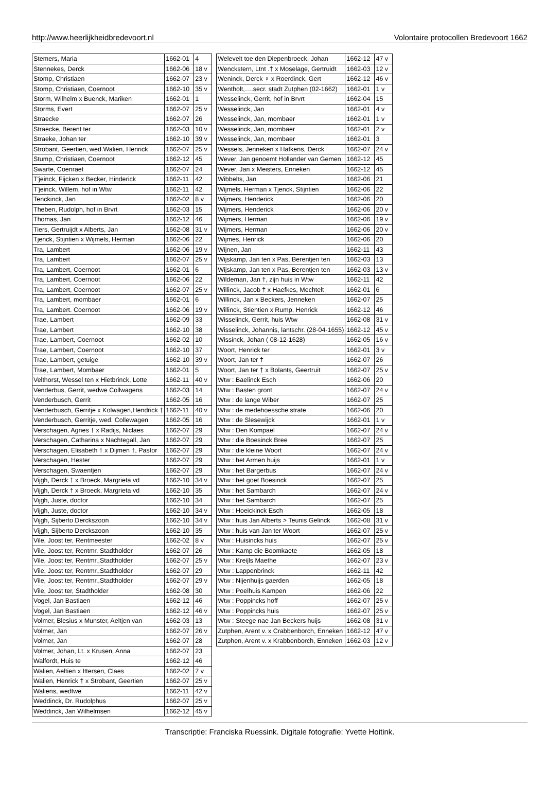http://www.heerlijkheidbredevoort.nl Volontaire protocollen Bredevoort 1662
| Stemers, Maria | 1662-01 | 4 |
| Stennekes, Derck | 1662-06 | 18 v |
| Stomp, Christiaen | 1662-07 | 23 v |
| Stomp, Christiaen, Coernoot | 1662-10 | 35 v |
| Storm, Wilhelm x Buenck, Mariken | 1662-01 | 1 |
| Storms, Evert | 1662-07 | 25 v |
| Straecke | 1662-07 | 26 |
| Straecke, Berent ter | 1662-03 | 10 v |
| Straeke, Johan ter | 1662-10 | 39 v |
| Strobant, Geertien, wed.Walien, Henrick | 1662-07 | 25 v |
| Stump, Christiaen, Coernoot | 1662-12 | 45 |
| Swarte, Coenraet | 1662-07 | 24 |
| T'jeinck, Fijcken x Becker, Hinderick | 1662-11 | 42 |
| T'jeinck, Willem, hof in Wtw | 1662-11 | 42 |
| Tenckinck, Jan | 1662-02 | 8 v |
| Theben, Rudolph, hof in Brvrt | 1662-03 | 15 |
| Thomas, Jan | 1662-12 | 46 |
| Tiers, Gertruijdt x Alberts, Jan | 1662-08 | 31 v |
| Tjenck, Stijntien x Wijmels, Herman | 1662-06 | 22 |
| Tra, Lambert | 1662-06 | 19 v |
| Tra, Lambert | 1662-07 | 25 v |
| Tra, Lambert, Coernoot | 1662-01 | 6 |
| Tra, Lambert, Coernoot | 1662-06 | 22 |
| Tra, Lambert, Coernoot | 1662-07 | 25 v |
| Tra, Lambert, mombaer | 1662-01 | 6 |
| Tra, Lambert. Coernoot | 1662-06 | 19 v |
| Trae, Lambert | 1662-09 | 33 |
| Trae, Lambert | 1662-10 | 38 |
| Trae, Lambert, Coernoot | 1662-02 | 10 |
| Trae, Lambert, Coernoot | 1662-10 | 37 |
| Trae, Lambert, getuige | 1662-10 | 39 v |
| Trae, Lambert, Mombaer | 1662-01 | 5 |
| Velthorst, Wessel ten x Hietbrinck, Lotte | 1662-11 | 40 v |
| Venderbus, Gerrit, wedwe Collwagens | 1662-03 | 14 |
| Venderbusch, Gerrit | 1662-05 | 16 |
| Venderbusch, Gerritje x Kolwagen,Hendrick † | 1662-11 | 40 v |
| Venderbusch, Gerritje, wed. Collewagen | 1662-05 | 16 |
| Verschagen, Agnes † x Radijs, Niclaes | 1662-07 | 29 |
| Verschagen, Catharina x Nachtegall, Jan | 1662-07 | 29 |
| Verschagen, Elisabeth † x Dijmen †, Pastor | 1662-07 | 29 |
| Verschagen, Hester | 1662-07 | 29 |
| Verschagen, Swaentjen | 1662-07 | 29 |
| Vijgh, Derck † x Broeck, Margrieta vd | 1662-10 | 34 v |
| Vijgh, Derck † x Broeck, Margrieta vd | 1662-10 | 35 |
| Vijgh, Juste, doctor | 1662-10 | 34 |
| Vijgh, Juste, doctor | 1662-10 | 34 v |
| Vijgh, Sijberto Dercksz­oon | 1662-10 | 34 v |
| Vijgh, Sijberto Derckszoon | 1662-10 | 35 |
| Vile, Joost ter, Rentmeester | 1662-02 | 8 v |
| Vile, Joost ter, Rentmr. Stadtholder | 1662-07 | 26 |
| Vile, Joost ter, Rentmr.,Stadtholder | 1662-07 | 25 v |
| Vile, Joost ter, Rentmr.,Stadtholder | 1662-07 | 29 |
| Vile, Joost ter, Rentmr.,Stadtholder | 1662-07 | 29 v |
| Vile, Joost ter, Stadtholder | 1662-08 | 30 |
| Vogel, Jan Bastiaen | 1662-12 | 46 |
| Vogel, Jan Bastiaen | 1662-12 | 46 v |
| Volmer, Blesius x Munster, Aeltjen van | 1662-03 | 13 |
| Volmer, Jan | 1662-07 | 26 v |
| Volmer, Jan | 1662-07 | 28 |
| Volmer, Johan, Lt. x Krusen, Anna | 1662-07 | 23 |
| Walfordt, Huis te | 1662-12 | 46 |
| Walien, Aeltien x Ittersen, Claes | 1662-02 | 7 v |
| Walien, Henrick † x Strobant, Geertien | 1662-07 | 25 v |
| Waliens, wedtwe | 1662-11 | 42 v |
| Weddinck, Dr. Rudolphus | 1662-07 | 25 v |
| Weddinck, Jan Wilhelmsen | 1662-12 | 45 v |
| Welevelt toe den Diepenbroeck, Johan | 1662-12 | 47 v |
| Wenckstern, Ltnt .† x Moselage, Gertruidt | 1662-03 | 12 v |
| Weninck, Derck ♀ x Roerdinck, Gert | 1662-12 | 46 v |
| Wentholt,….secr. stadt Zutphen (02-1662) | 1662-01 | 1 v |
| Wesselinck, Gerrit, hof in Brvrt | 1662-04 | 15 |
| Wesselinck, Jan | 1662-01 | 4 v |
| Wesselinck, Jan, mombaer | 1662-01 | 1 v |
| Wesselinck, Jan, mombaer | 1662-01 | 2 v |
| Wesselinck, Jan, mombaer | 1662-01 | 3 |
| Wessels, Jenneken x Hafkens, Derck | 1662-07 | 24 v |
| Wever, Jan genoemt Hollander van Gemen | 1662-12 | 45 |
| Wever, Jan x Meisters, Enneken | 1662-12 | 45 |
| Wibbelts, Jan | 1662-06 | 21 |
| Wijmels, Herman x Tjenck, Stijntien | 1662-06 | 22 |
| Wijmers, Henderick | 1662-06 | 20 |
| Wijmers, Henderick | 1662-06 | 20 v |
| Wijmers, Herman | 1662-06 | 19 v |
| Wijmers, Herman | 1662-06 | 20 v |
| Wijmes, Henrick | 1662-06 | 20 |
| Wijnen, Jan | 1662-11 | 43 |
| Wijskamp, Jan ten x Pas, Berentjen ten | 1662-03 | 13 |
| Wijskamp, Jan ten x Pas, Berentjen ten | 1662-03 | 13 v |
| Wildeman, Jan †, zijn huis in Wtw | 1662-11 | 42 |
| Willinck, Jacob † x Haefkes, Mechtelt | 1662-01 | 6 |
| Willinck, Jan x Beckers, Jenneken | 1662-07 | 25 |
| Willinck, Stientien x Rump, Henrick | 1662-12 | 46 |
| Wisselinck, Gerrit, huis Wtw | 1662-08 | 31 v |
| Wisselinck, Johannis, lantschr. (28-04-1655) | 1662-12 | 45 v |
| Wissinck, Johan ( 08-12-1628) | 1662-05 | 16 v |
| Woort, Henrick ter | 1662-01 | 3 v |
| Woort, Jan ter † | 1662-07 | 26 |
| Woort, Jan ter † x Bolants, Geertruit | 1662-07 | 25 v |
| Wtw : Baelinck Esch | 1662-06 | 20 |
| Wtw : Basten gront | 1662-07 | 24 v |
| Wtw : de lange Wiber | 1662-07 | 25 |
| Wtw : de medehoessche strate | 1662-06 | 20 |
| Wtw : de Slesewijck | 1662-01 | 1 v |
| Wtw : Den Kompael | 1662-07 | 24 v |
| Wtw : die Boesinck Bree | 1662-07 | 25 |
| Wtw : die kleine Woort | 1662-07 | 24 v |
| Wtw : het Armen huijs | 1662-01 | 1 v |
| Wtw : het Bargerbus | 1662-07 | 24 v |
| Wtw : het goet Boesinck | 1662-07 | 25 |
| Wtw : het Sambarch | 1662-07 | 24 v |
| Wtw : het Sambarch | 1662-07 | 25 |
| Wtw : Hoeickinck Esch | 1662-05 | 18 |
| Wtw : huis Jan Alberts > Teunis Gelinck | 1662-08 | 31 v |
| Wtw : huis van Jan ter Woort | 1662-07 | 25 v |
| Wtw : Huisincks huis | 1662-07 | 25 v |
| Wtw : Kamp die Boomkaete | 1662-05 | 18 |
| Wtw : Kreijls Maethe | 1662-07 | 23 v |
| Wtw : Lappenbrinck | 1662-11 | 42 |
| Wtw : Nijenhuijs gaerden | 1662-05 | 18 |
| Wtw : Poelhuis Kampen | 1662-06 | 22 |
| Wtw : Poppincks hoff | 1662-07 | 25 v |
| Wtw : Poppincks huis | 1662-07 | 25 v |
| Wtw : Steege nae Jan Beckers huijs | 1662-08 | 31 v |
| Zutphen, Arent v. x Crabbenborch, Enneken | 1662-12 | 47 v |
| Zutphen, Arent v. x Krabbenborch, Enneken | 1662-03 | 12 v |
Transcriptie: Franciska Ruessink. Digitale fotografie: Yvette Hoitink.